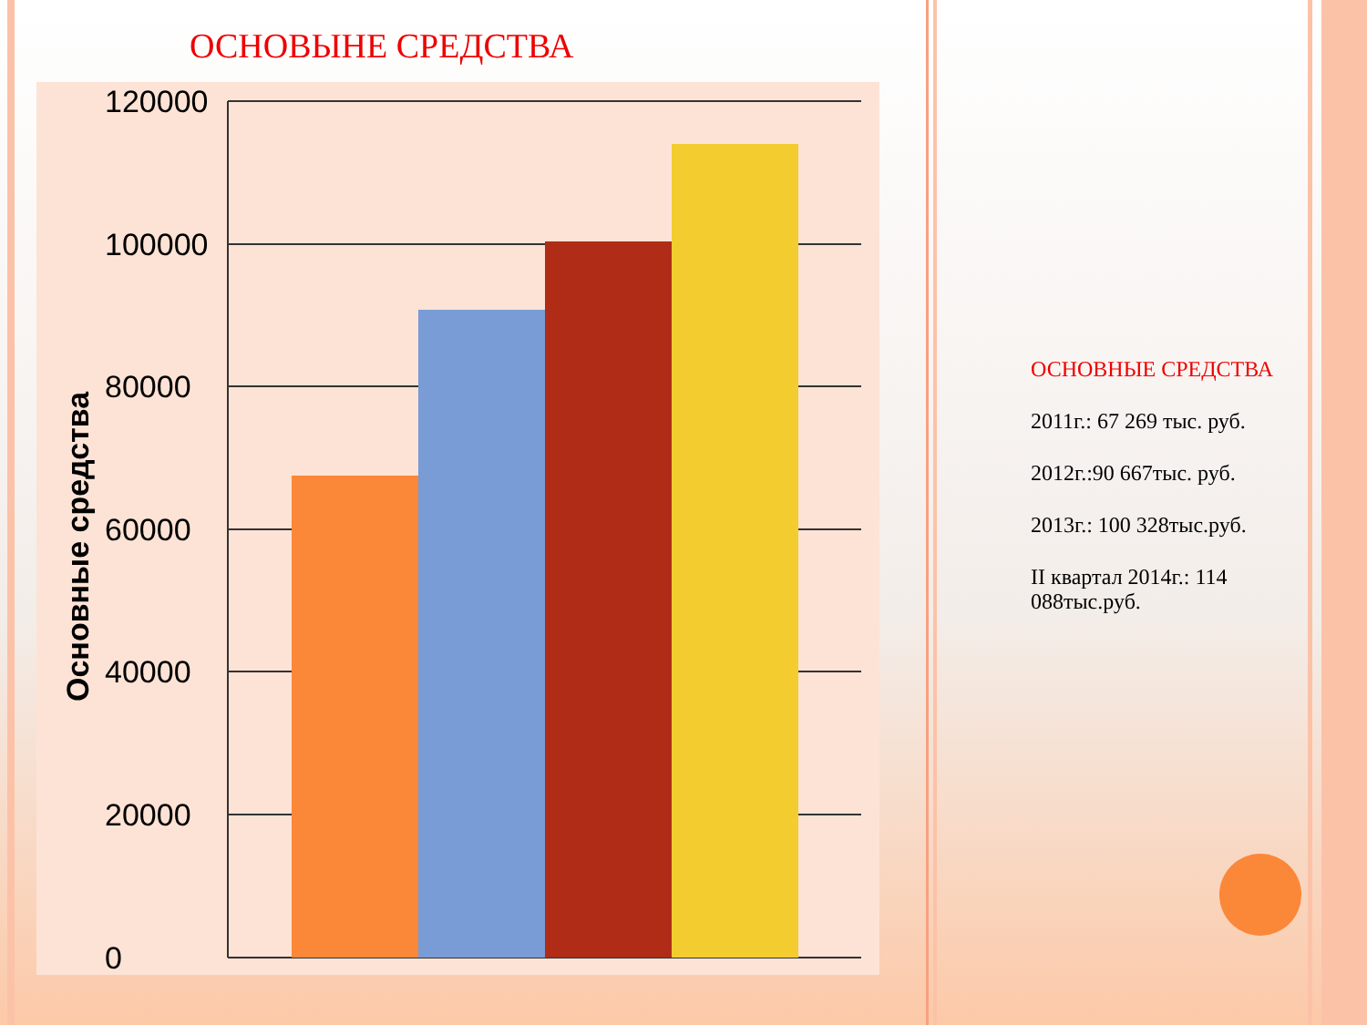ОСНОВЫНЕ СРЕДСТВА
120000
100000
80000
60000
40000
20000
0
Основные средства
ОСНОВНЫЕ СРЕДСТВА
2011г.: 67 269 тыс. руб.
2012г.:90 667тыс. руб.
2013г.: 100 328тыс.руб.
II квартал 2014г.: 114 088тыс.руб.